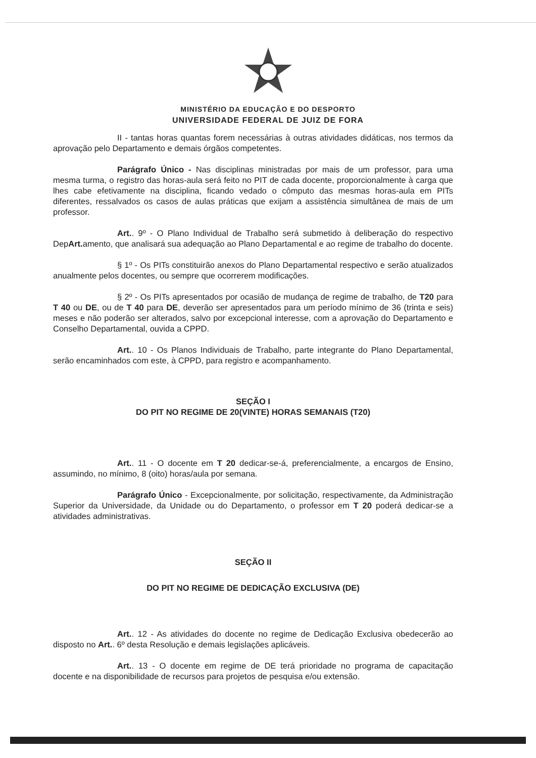MINISTÉRIO DA EDUCAÇÃO E DO DESPORTO
UNIVERSIDADE FEDERAL DE JUIZ DE FORA
II - tantas horas quantas forem necessárias à outras atividades didáticas, nos termos da aprovação pelo Departamento e demais órgãos competentes.
Parágrafo Único - Nas disciplinas ministradas por mais de um professor, para uma mesma turma, o registro das horas-aula será feito no PIT de cada docente, proporcionalmente à carga que lhes cabe efetivamente na disciplina, ficando vedado o cômputo das mesmas horas-aula em PITs diferentes, ressalvados os casos de aulas práticas que exijam a assistência simultânea de mais de um professor.
Art.. 9º - O Plano Individual de Trabalho será submetido à deliberação do respectivo DepArt. amento, que analisará sua adequação ao Plano Departamental e ao regime de trabalho do docente.
§ 1º - Os PITs constituirão anexos do Plano Departamental respectivo e serão atualizados anualmente pelos docentes, ou sempre que ocorrerem modificações.
§ 2º - Os PITs apresentados por ocasião de mudança de regime de trabalho, de T20 para T 40 ou DE, ou de T 40 para DE, deverão ser apresentados para um período mínimo de 36 (trinta e seis) meses e não poderão ser alterados, salvo por excepcional interesse, com a aprovação do Departamento e Conselho Departamental, ouvida a CPPD.
Art.. 10 - Os Planos Individuais de Trabalho, parte integrante do Plano Departamental, serão encaminhados com este, à CPPD, para registro e acompanhamento.
SEÇÃO I
DO PIT NO REGIME DE 20(VINTE) HORAS SEMANAIS (T20)
Art.. 11 - O docente em T 20 dedicar-se-á, preferencialmente, a encargos de Ensino, assumindo, no mínimo, 8 (oito) horas/aula por semana.
Parágrafo Único - Excepcionalmente, por solicitação, respectivamente, da Administração Superior da Universidade, da Unidade ou do Departamento, o professor em T 20 poderá dedicar-se a atividades administrativas.
SEÇÃO II
DO PIT NO REGIME DE DEDICAÇÃO EXCLUSIVA (DE)
Art.. 12 - As atividades do docente no regime de Dedicação Exclusiva obedecerão ao disposto no Art.. 6º desta Resolução e demais legislações aplicáveis.
Art.. 13 - O docente em regime de DE terá prioridade no programa de capacitação docente e na disponibilidade de recursos para projetos de pesquisa e/ou extensão.